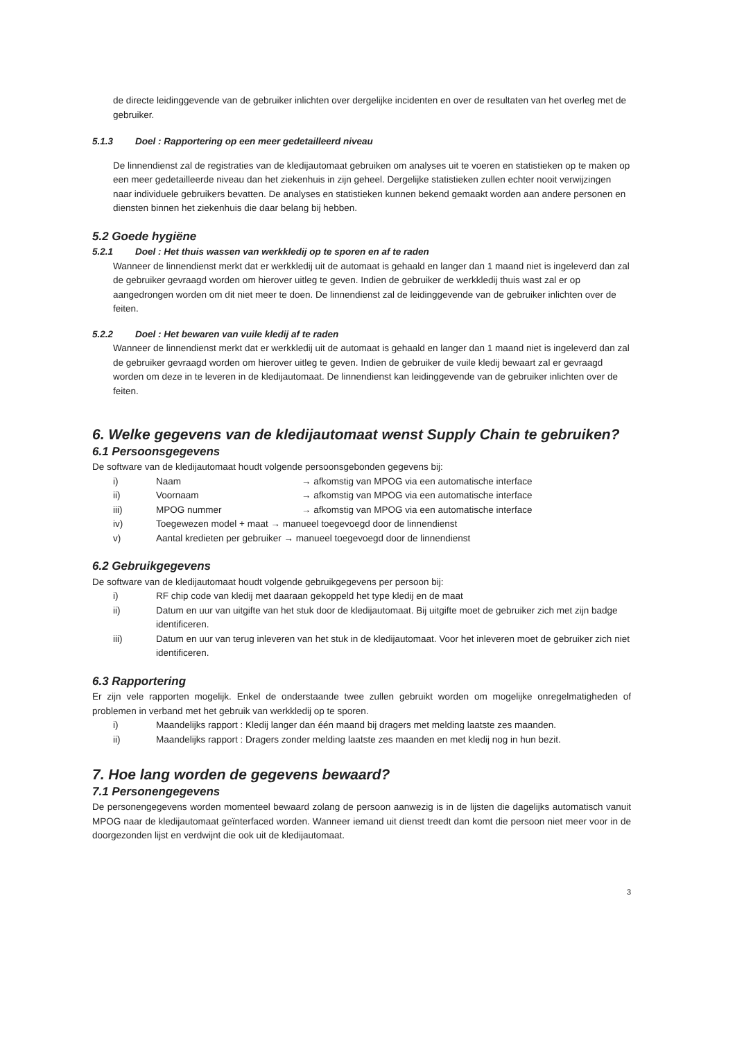de directe leidinggevende van de gebruiker inlichten over dergelijke incidenten en over de resultaten van het overleg met de gebruiker.
5.1.3 Doel : Rapportering op een meer gedetailleerd niveau
De linnendienst zal de registraties van de kledijautomaat gebruiken om analyses uit te voeren en statistieken op te maken op een meer gedetailleerde niveau dan het ziekenhuis in zijn geheel. Dergelijke statistieken zullen echter nooit verwijzingen naar individuele gebruikers bevatten. De analyses en statistieken kunnen bekend gemaakt worden aan andere personen en diensten binnen het ziekenhuis die daar belang bij hebben.
5.2 Goede hygiëne
5.2.1 Doel : Het thuis wassen van werkkledij op te sporen en af te raden
Wanneer de linnendienst merkt dat er werkkledij uit de automaat is gehaald en langer dan 1 maand niet is ingeleverd dan zal de gebruiker gevraagd worden om hierover uitleg te geven. Indien de gebruiker de werkkledij thuis wast zal er op aangedrongen worden om dit niet meer te doen. De linnendienst zal de leidinggevende van de gebruiker inlichten over de feiten.
5.2.2 Doel : Het bewaren van vuile kledij af te raden
Wanneer de linnendienst merkt dat er werkkledij uit de automaat is gehaald en langer dan 1 maand niet is ingeleverd dan zal de gebruiker gevraagd worden om hierover uitleg te geven. Indien de gebruiker de vuile kledij bewaart zal er gevraagd worden om deze in te leveren in de kledijautomaat. De linnendienst kan leidinggevende van de gebruiker inlichten over de feiten.
6. Welke gegevens van de kledijautomaat wenst Supply Chain te gebruiken?
6.1 Persoonsgegevens
De software van de kledijautomaat houdt volgende persoonsgebonden gegevens bij:
i) Naam → afkomstig van MPOG via een automatische interface
ii) Voornaam → afkomstig van MPOG via een automatische interface
iii) MPOG nummer → afkomstig van MPOG via een automatische interface
iv) Toegewezen model + maat → manueel toegevoegd door de linnendienst
v) Aantal kredieten per gebruiker → manueel toegevoegd door de linnendienst
6.2 Gebruikgegevens
De software van de kledijautomaat houdt volgende gebruikgegevens per persoon bij:
i) RF chip code van kledij met daaraan gekoppeld het type kledij en de maat
ii) Datum en uur van uitgifte van het stuk door de kledijautomaat. Bij uitgifte moet de gebruiker zich met zijn badge identificeren.
iii) Datum en uur van terug inleveren van het stuk in de kledijautomaat. Voor het inleveren moet de gebruiker zich niet identificeren.
6.3 Rapportering
Er zijn vele rapporten mogelijk. Enkel de onderstaande twee zullen gebruikt worden om mogelijke onregelmatigheden of problemen in verband met het gebruik van werkkledij op te sporen.
i) Maandelijks rapport : Kledij langer dan één maand bij dragers met melding laatste zes maanden.
ii) Maandelijks rapport : Dragers zonder melding laatste zes maanden en met kledij nog in hun bezit.
7. Hoe lang worden de gegevens bewaard?
7.1 Personengegevens
De personengegevens worden momenteel bewaard zolang de persoon aanwezig is in de lijsten die dagelijks automatisch vanuit MPOG naar de kledijautomaat geïnterfaced worden. Wanneer iemand uit dienst treedt dan komt die persoon niet meer voor in de doorgezonden lijst en verdwijnt die ook uit de kledijautomaat.
3